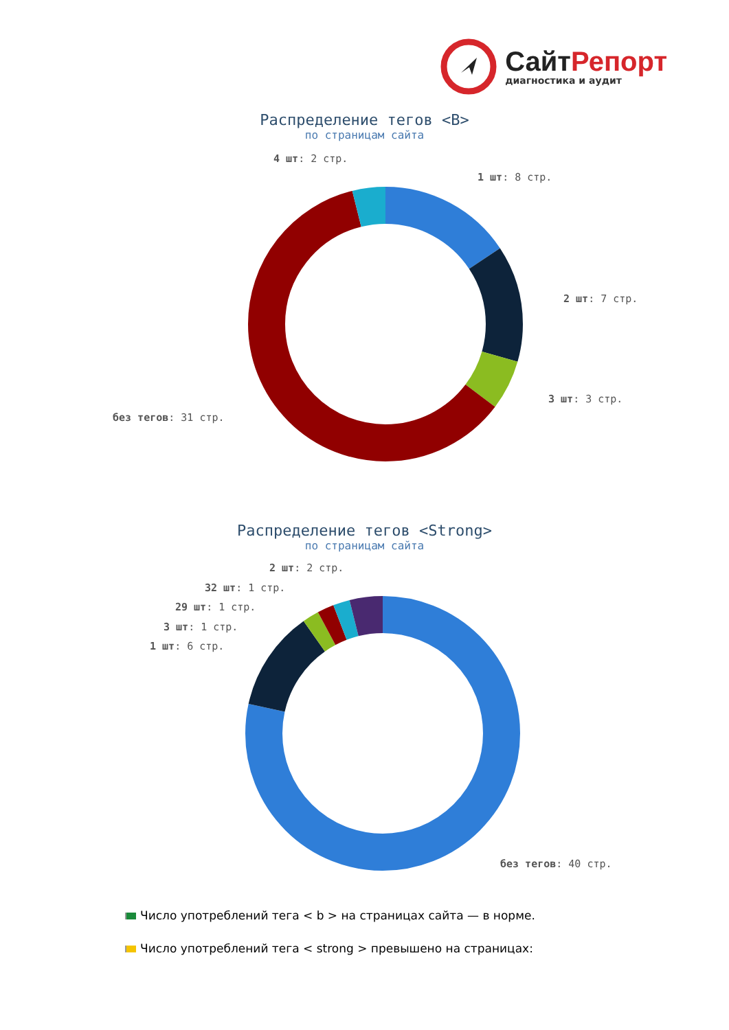СайтРепорт
диагностика и аудит
Распределение тегов <B>
по страницам сайта
4 шт: 2 стр.
1 шт: 8 стр.
2 шт: 7 стр.
3 шт: 3 стр.
без тегов: 31 стр.
Распределение тегов <Strong>
по страницам сайта
2 шт: 2 стр.
32 шт: 1 стр.
29 шт: 1 стр.
3 шт: 1 стр.
1 шт: 6 стр.
без тегов: 40 стр.
Число употреблений тега < b > на страницах сайта — в норме.
Число употреблений тега < strong > превышено на страницах: